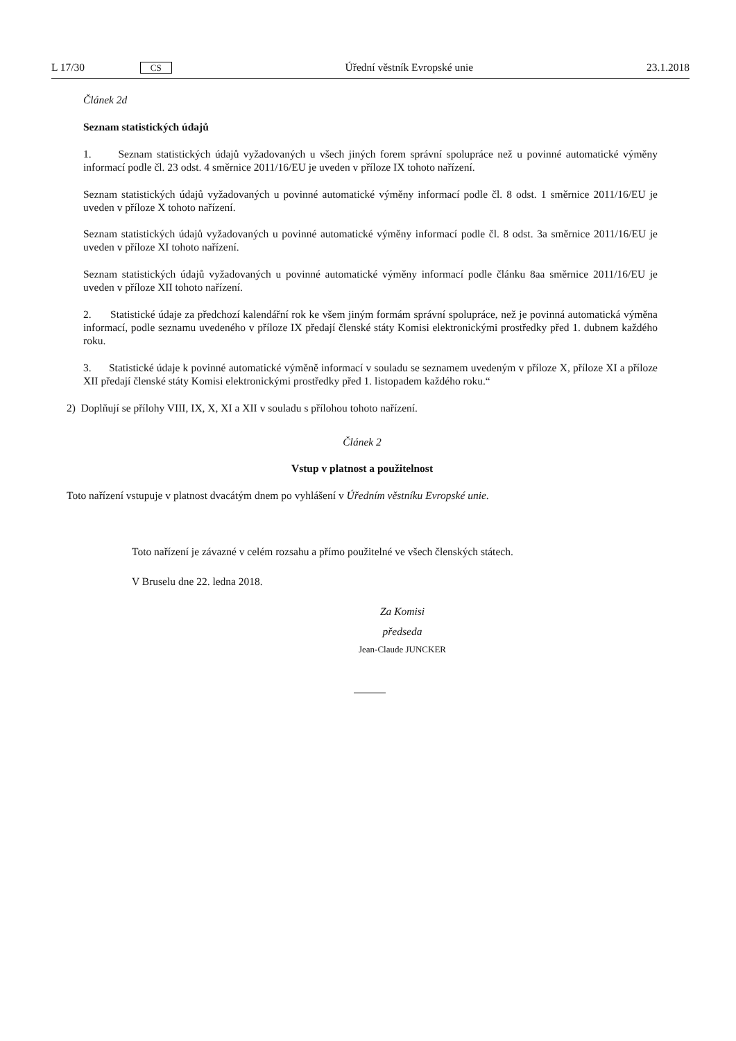L 17/30 CS Úřední věstník Evropské unie 23.1.2018
Článek 2d
Seznam statistických údajů
1. Seznam statistických údajů vyžadovaných u všech jiných forem správní spolupráce než u povinné automatické výměny informací podle čl. 23 odst. 4 směrnice 2011/16/EU je uveden v příloze IX tohoto nařízení.
Seznam statistických údajů vyžadovaných u povinné automatické výměny informací podle čl. 8 odst. 1 směrnice 2011/16/EU je uveden v příloze X tohoto nařízení.
Seznam statistických údajů vyžadovaných u povinné automatické výměny informací podle čl. 8 odst. 3a směrnice 2011/16/EU je uveden v příloze XI tohoto nařízení.
Seznam statistických údajů vyžadovaných u povinné automatické výměny informací podle článku 8aa směrnice 2011/16/EU je uveden v příloze XII tohoto nařízení.
2. Statistické údaje za předchozí kalendářní rok ke všem jiným formám správní spolupráce, než je povinná automatická výměna informací, podle seznamu uvedeného v příloze IX předají členské státy Komisi elektronickými prostředky před 1. dubnem každého roku.
3. Statistické údaje k povinné automatické výměně informací v souladu se seznamem uvedeným v příloze X, příloze XI a příloze XII předají členské státy Komisi elektronickými prostředky před 1. listopadem každého roku.“
2) Doplňují se přílohy VIII, IX, X, XI a XII v souladu s přílohou tohoto nařízení.
Článek 2
Vstup v platnost a použitelnost
Toto nařízení vstupuje v platnost dvacátým dnem po vyhlášení v Úředním věstníku Evropské unie.
Toto nařízení je závazné v celém rozsahu a přímo použitelné ve všech členských státech.
V Bruselu dne 22. ledna 2018.
Za Komisi
předseda
Jean-Claude JUNCKER